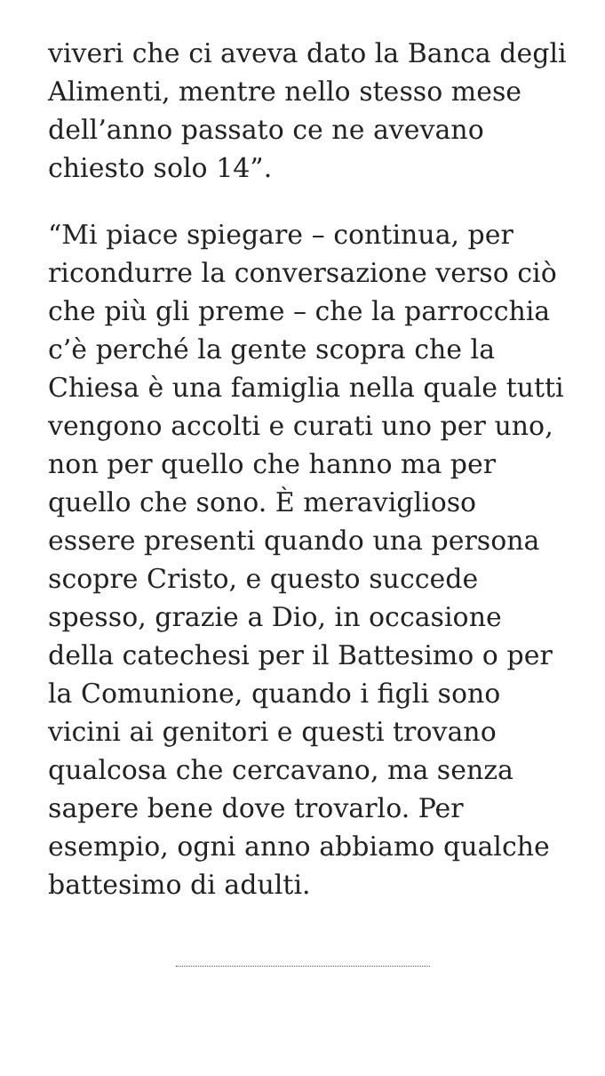viveri che ci aveva dato la Banca degli Alimenti, mentre nello stesso mese dell’anno passato ce ne avevano chiesto solo 14”.
“Mi piace spiegare – continua, per ricondurre la conversazione verso ciò che più gli preme – che la parrocchia c’è perché la gente scopra che la Chiesa è una famiglia nella quale tutti vengono accolti e curati uno per uno, non per quello che hanno ma per quello che sono. È meraviglioso essere presenti quando una persona scopre Cristo, e questo succede spesso, grazie a Dio, in occasione della catechesi per il Battesimo o per la Comunione, quando i figli sono vicini ai genitori e questi trovano qualcosa che cercavano, ma senza sapere bene dove trovarlo. Per esempio, ogni anno abbiamo qualche battesimo di adulti.